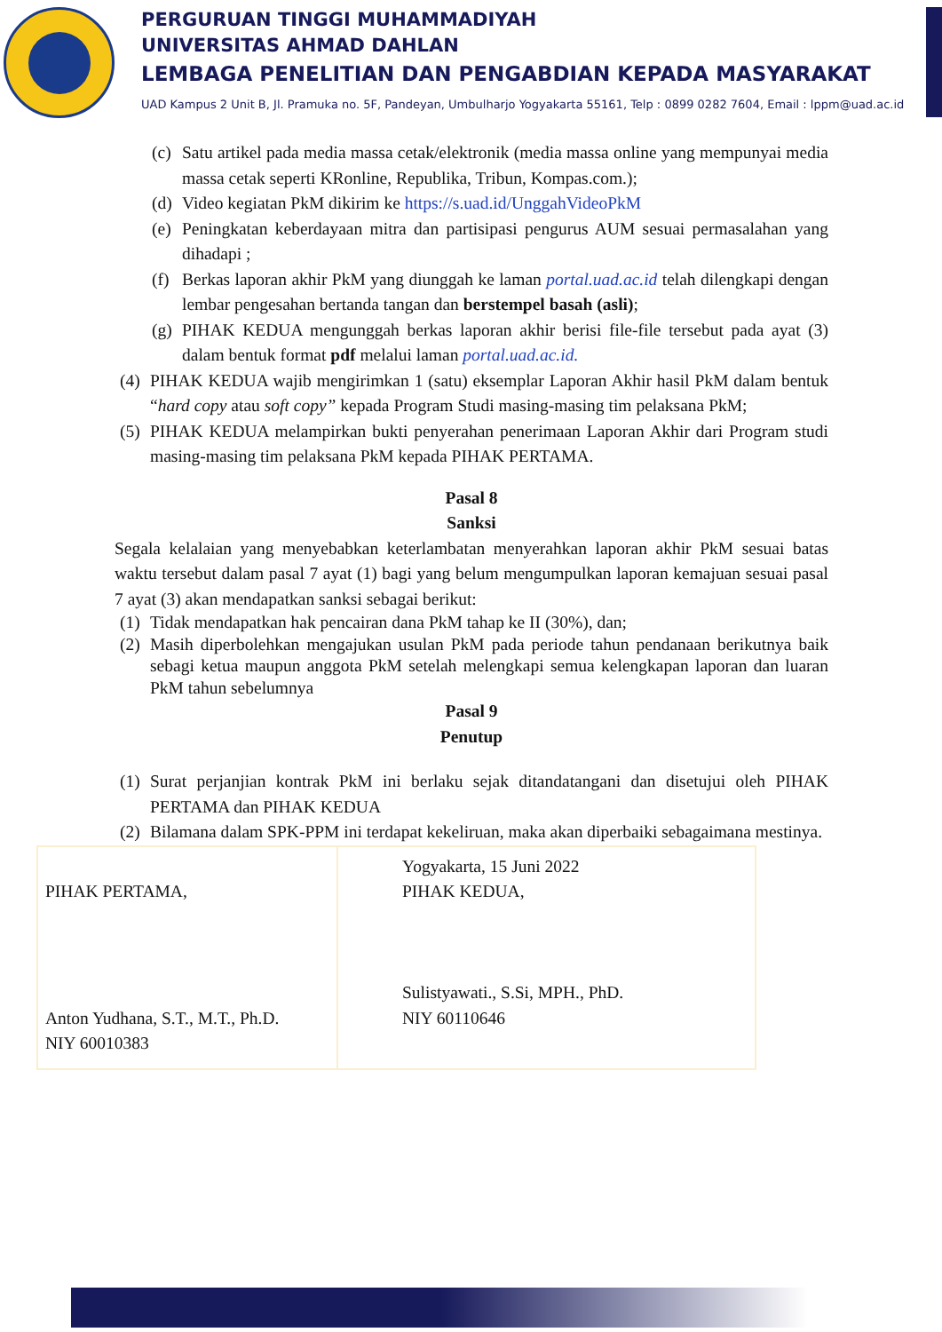PERGURUAN TINGGI MUHAMMADIYAH
UNIVERSITAS AHMAD DAHLAN
LEMBAGA PENELITIAN DAN PENGABDIAN KEPADA MASYARAKAT
UAD Kampus 2 Unit B, Jl. Pramuka no. 5F, Pandeyan, Umbulharjo Yogyakarta 55161, Telp : 0899 0282 7604, Email : lppm@uad.ac.id
(c) Satu artikel pada media massa cetak/elektronik (media massa online yang mempunyai media massa cetak seperti KRonline, Republika, Tribun, Kompas.com.);
(d) Video kegiatan PkM dikirim ke https://s.uad.id/UnggahVideoPkM
(e) Peningkatan keberdayaan mitra dan partisipasi pengurus AUM sesuai permasalahan yang dihadapi ;
(f) Berkas laporan akhir PkM yang diunggah ke laman portal.uad.ac.id telah dilengkapi dengan lembar pengesahan bertanda tangan dan berstempel basah (asli);
(g) PIHAK KEDUA mengunggah berkas laporan akhir berisi file-file tersebut pada ayat (3) dalam bentuk format pdf melalui laman portal.uad.ac.id.
(4) PIHAK KEDUA wajib mengirimkan 1 (satu) eksemplar Laporan Akhir hasil PkM dalam bentuk “hard copy atau soft copy” kepada Program Studi masing-masing tim pelaksana PkM;
(5) PIHAK KEDUA melampirkan bukti penyerahan penerimaan Laporan Akhir dari Program studi masing-masing tim pelaksana PkM kepada PIHAK PERTAMA.
Pasal 8
Sanksi
Segala kelalaian yang menyebabkan keterlambatan menyerahkan laporan akhir PkM sesuai batas waktu tersebut dalam pasal 7 ayat (1) bagi yang belum mengumpulkan laporan kemajuan sesuai pasal 7 ayat (3) akan mendapatkan sanksi sebagai berikut:
(1) Tidak mendapatkan hak pencairan dana PkM tahap ke II (30%), dan;
(2) Masih diperbolehkan mengajukan usulan PkM pada periode tahun pendanaan berikutnya baik sebagi ketua maupun anggota PkM setelah melengkapi semua kelengkapan laporan dan luaran PkM tahun sebelumnya
Pasal 9
Penutup
(1) Surat perjanjian kontrak PkM ini berlaku sejak ditandatangani dan disetujui oleh PIHAK PERTAMA dan PIHAK KEDUA
(2) Bilamana dalam SPK-PPM ini terdapat kekeliruan, maka akan diperbaiki sebagaimana mestinya.
| PIHAK PERTAMA, Anton Yudhana, S.T., M.T., Ph.D. NIY 60010383 | Yogyakarta, 15 Juni 2022 PIHAK KEDUA, Sulistyawati., S.Si, MPH., PhD. NIY 60110646 |